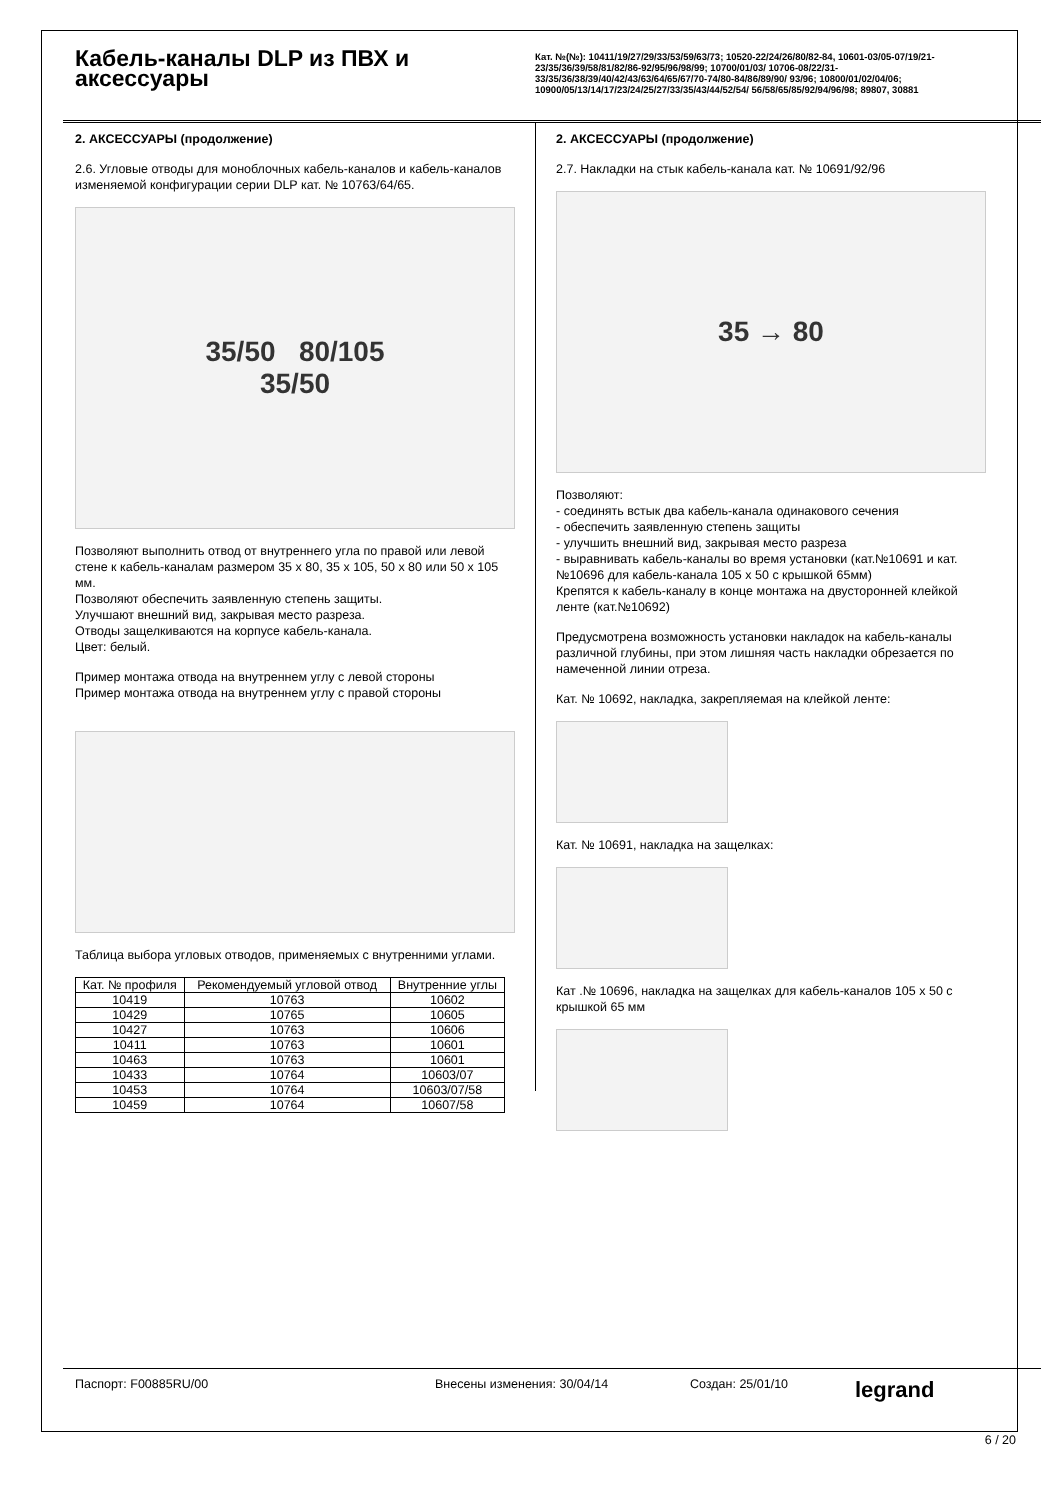Кабель-каналы DLP из ПВХ и аксессуары
Кат. №(№): 10411/19/27/29/33/53/59/63/73; 10520-22/24/26/80/82-84, 10601-03/05-07/19/21-23/35/36/39/58/81/82/86-92/95/96/98/99; 10700/01/03/ 10706-08/22/31-33/35/36/38/39/40/42/43/63/64/65/67/70-74/80-84/86/89/90/ 93/96; 10800/01/02/04/06; 10900/05/13/14/17/23/24/25/27/33/35/43/44/52/54/ 56/58/65/85/92/94/96/98; 89807, 30881
2. АКСЕССУАРЫ (продолжение)
2.6. Угловые отводы для моноблочных кабель-каналов и кабель-каналов изменяемой конфигурации серии DLP кат. № 10763/64/65.
35/50 80/105
35/50
Позволяют выполнить отвод от внутреннего угла по правой или левой стене к кабель-каналам размером 35 x 80, 35 x 105, 50 x 80 или 50 x 105 мм.
Позволяют обеспечить заявленную степень защиты.
Улучшают внешний вид, закрывая место разреза.
Отводы защелкиваются на корпусе кабель-канала.
Цвет: белый.
Пример монтажа отвода на внутреннем углу с левой стороны
Пример монтажа отвода на внутреннем углу с правой стороны
Таблица выбора угловых отводов, применяемых с внутренними углами.
| Кат. № профиля | Рекомендуемый угловой отвод | Внутренние углы |
| --- | --- | --- |
| 10419 | 10763 | 10602 |
| 10429 | 10765 | 10605 |
| 10427 | 10763 | 10606 |
| 10411 | 10763 | 10601 |
| 10463 | 10763 | 10601 |
| 10433 | 10764 | 10603/07 |
| 10453 | 10764 | 10603/07/58 |
| 10459 | 10764 | 10607/58 |
2. АКСЕССУАРЫ (продолжение)
2.7. Накладки на стык кабель-канала кат. № 10691/92/96
35 → 80
Позволяют:
- соединять встык два кабель-канала одинакового сечения
- обеспечить заявленную степень защиты
- улучшить внешний вид, закрывая место разреза
- выравнивать кабель-каналы во время установки (кат.№10691 и кат.№10696 для кабель-канала 105 x 50 с крышкой 65мм)
Крепятся к кабель-каналу в конце монтажа на двусторонней клейкой ленте (кат.№10692)
Предусмотрена возможность установки накладок на кабель-каналы различной глубины, при этом лишняя часть накладки обрезается по намеченной линии отреза.
Кат. № 10692, накладка, закрепляемая на клейкой ленте:
Кат. № 10691, накладка на защелках:
Кат .№ 10696, накладка на защелках для кабель-каналов 105 x 50 с крышкой 65 мм
Паспорт: F00885RU/00 Внесены изменения: 30/04/14 Создан: 25/01/10 legrand
6 / 20